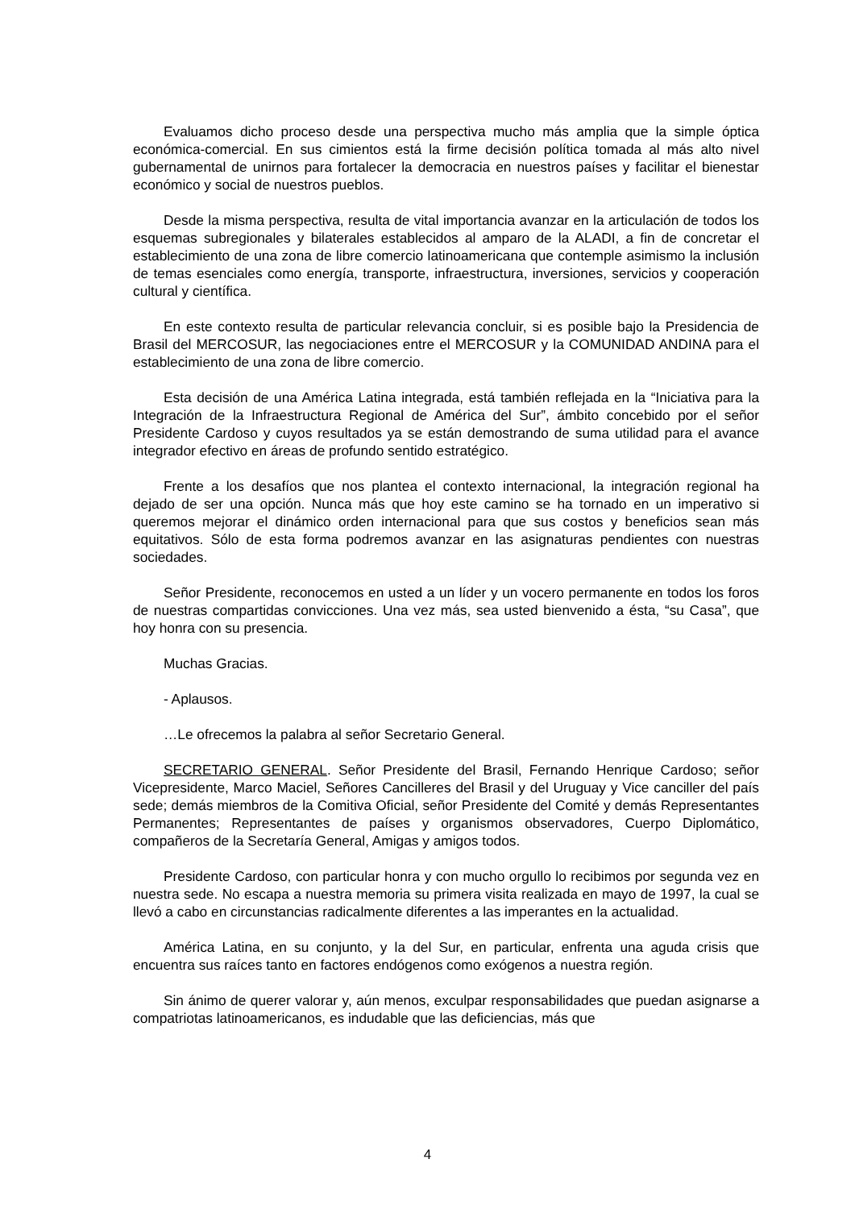Evaluamos dicho proceso desde una perspectiva mucho más amplia que la simple óptica económica-comercial. En sus cimientos está la firme decisión política tomada al más alto nivel gubernamental de unirnos para fortalecer la democracia en nuestros países y facilitar el bienestar económico y social de nuestros pueblos.
Desde la misma perspectiva, resulta de vital importancia avanzar en la articulación de todos los esquemas subregionales y bilaterales establecidos al amparo de la ALADI, a fin de concretar el establecimiento de una zona de libre comercio latinoamericana que contemple asimismo la inclusión de temas esenciales como energía, transporte, infraestructura, inversiones, servicios y cooperación cultural y científica.
En este contexto resulta de particular relevancia concluir, si es posible bajo la Presidencia de Brasil del MERCOSUR, las negociaciones entre el MERCOSUR y la COMUNIDAD ANDINA para el establecimiento de una zona de libre comercio.
Esta decisión de una América Latina integrada, está también reflejada en la “Iniciativa para la Integración de la Infraestructura Regional de América del Sur”, ámbito concebido por el señor Presidente Cardoso y cuyos resultados ya se están demostrando de suma utilidad para el avance integrador efectivo en áreas de profundo sentido estratégico.
Frente a los desafíos que nos plantea el contexto internacional, la integración regional ha dejado de ser una opción. Nunca más que hoy este camino se ha tornado en un imperativo si queremos mejorar el dinámico orden internacional para que sus costos y beneficios sean más equitativos. Sólo de esta forma podremos avanzar en las asignaturas pendientes con nuestras sociedades.
Señor Presidente, reconocemos en usted a un líder y un vocero permanente en todos los foros de nuestras compartidas convicciones. Una vez más, sea usted bienvenido a ésta, “su Casa”, que hoy honra con su presencia.
Muchas Gracias.
- Aplausos.
…Le ofrecemos la palabra al señor Secretario General.
SECRETARIO GENERAL. Señor Presidente del Brasil, Fernando Henrique Cardoso; señor Vicepresidente, Marco Maciel, Señores Cancilleres del Brasil y del Uruguay y Vice canciller del país sede; demás miembros de la Comitiva Oficial, señor Presidente del Comité y demás Representantes Permanentes; Representantes de países y organismos observadores, Cuerpo Diplomático, compañeros de la Secretaría General, Amigas y amigos todos.
Presidente Cardoso, con particular honra y con mucho orgullo lo recibimos por segunda vez en nuestra sede. No escapa a nuestra memoria su primera visita realizada en mayo de 1997, la cual se llevó a cabo en circunstancias radicalmente diferentes a las imperantes en la actualidad.
América Latina, en su conjunto, y la del Sur, en particular, enfrenta una aguda crisis que encuentra sus raíces tanto en factores endógenos como exógenos a nuestra región.
Sin ánimo de querer valorar y, aún menos, exculpar responsabilidades que puedan asignarse a compatriotas latinoamericanos, es indudable que las deficiencias, más que
4